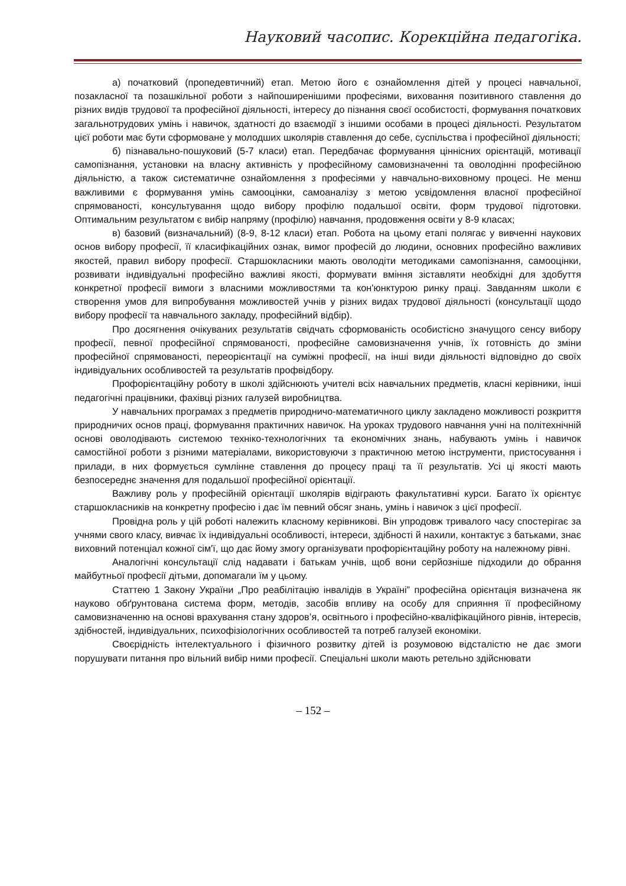Науковий часопис. Корекційна педагогіка.
а) початковий (пропедевтичний) етап. Метою його є ознайомлення дітей у процесі навчальної, позакласної та позашкільної роботи з найпоширенішими професіями, виховання позитивного ставлення до різних видів трудової та професійної діяльності, інтересу до пізнання своєї особистості, формування початкових загальнотрудових умінь і навичок, здатності до взаємодії з іншими особами в процесі діяльності. Результатом цієї роботи має бути сформоване у молодших школярів ставлення до себе, суспільства і професійної діяльності;
б) пізнавально-пошуковий (5-7 класи) етап. Передбачає формування ціннісних орієнтацій, мотивації самопізнання, установки на власну активність у професійному самовизначенні та оволодінні професійною діяльністю, а також систематичне ознайомлення з професіями у навчально-виховному процесі. Не менш важливими є формування умінь самооцінки, самоаналізу з метою усвідомлення власної професійної спрямованості, консультування щодо вибору профілю подальшої освіти, форм трудової підготовки. Оптимальним результатом є вибір напряму (профілю) навчання, продовження освіти у 8-9 класах;
в) базовий (визначальний) (8-9, 8-12 класи) етап. Робота на цьому етапі полягає у вивченні наукових основ вибору професії, її класифікаційних ознак, вимог професій до людини, основних професійно важливих якостей, правил вибору професії. Старшокласники мають оволодіти методиками самопізнання, самооцінки, розвивати індивідуальні професійно важливі якості, формувати вміння зіставляти необхідні для здобуття конкретної професії вимоги з власними можливостями та кон'юнктурою ринку праці. Завданням школи є створення умов для випробування можливостей учнів у різних видах трудової діяльності (консультації щодо вибору професії та навчального закладу, професійний відбір).
Про досягнення очікуваних результатів свідчать сформованість особистісно значущого сенсу вибору професії, певної професійної спрямованості, професійне самовизначення учнів, їх готовність до зміни професійної спрямованості, переорієнтації на суміжні професії, на інші види діяльності відповідно до своїх індивідуальних особливостей та результатів профвідбору.
Профорієнтаційну роботу в школі здійснюють учителі всіх навчальних предметів, класні керівники, інші педагогічні працівники, фахівці різних галузей виробництва.
У навчальних програмах з предметів природничо-математичного циклу закладено можливості розкриття природничих основ праці, формування практичних навичок. На уроках трудового навчання учні на політехнічній основі оволодівають системою техніко-технологічних та економічних знань, набувають умінь і навичок самостійної роботи з різними матеріалами, використовуючи з практичною метою інструменти, пристосування і прилади, в них формується сумлінне ставлення до процесу праці та її результатів. Усі ці якості мають безпосереднє значення для подальшої професійної орієнтації.
Важливу роль у професійній орієнтації школярів відіграють факультативні курси. Багато їх орієнтує старшокласників на конкретну професію і дає їм певний обсяг знань, умінь і навичок з цієї професії.
Провідна роль у цій роботі належить класному керівникові. Він упродовж тривалого часу спостерігає за учнями свого класу, вивчає їх індивідуальні особливості, інтереси, здібності й нахили, контактує з батьками, знає виховний потенціал кожної сім'ї, що дає йому змогу організувати профорієнтаційну роботу на належному рівні.
Аналогічні консультації слід надавати і батькам учнів, щоб вони серйозніше підходили до обрання майбутньої професії дітьми, допомагали їм у цьому.
Статтею 1 Закону України „Про реабілітацію інвалідів в Україні” професійна орієнтація визначена як науково обґрунтована система форм, методів, засобів впливу на особу для сприяння її професійному самовизначенню на основі врахування стану здоров’я, освітнього і професійно-кваліфікаційного рівнів, інтересів, здібностей, індивідуальних, психофізіологічних особливостей та потреб галузей економіки.
Своєрідність інтелектуального і фізичного розвитку дітей із розумовою відсталістю не дає змоги порушувати питання про вільний вибір ними професії. Спеціальні школи мають ретельно здійснювати
– 152 –